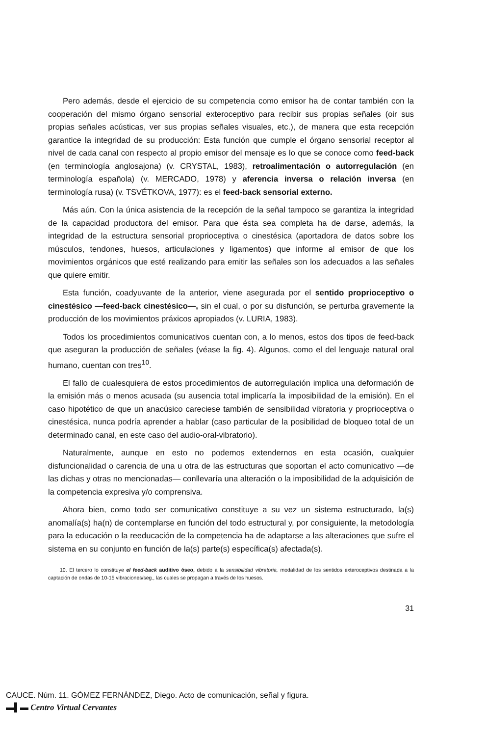Pero además, desde el ejercicio de su competencia como emisor ha de contar también con la cooperación del mismo órgano sensorial exteroceptivo para recibir sus propias señales (oir sus propias señales acústicas, ver sus propias señales visuales, etc.), de manera que esta recepción garantice la integridad de su producción: Esta función que cumple el órgano sensorial receptor al nivel de cada canal con respecto al propio emisor del mensaje es lo que se conoce como feed-back (en terminología anglosajona) (v. CRYSTAL, 1983), retroalimentación o autorregulación (en terminología española) (v. MERCADO, 1978) y aferencia inversa o relación inversa (en terminología rusa) (v. TSVÉTKOVA, 1977): es el feed-back sensorial externo.
Más aún. Con la única asistencia de la recepción de la señal tampoco se garantiza la integridad de la capacidad productora del emisor. Para que ésta sea completa ha de darse, además, la integridad de la estructura sensorial proprioceptiva o cinestésica (aportadora de datos sobre los músculos, tendones, huesos, articulaciones y ligamentos) que informe al emisor de que los movimientos orgánicos que esté realizando para emitir las señales son los adecuados a las señales que quiere emitir.
Esta función, coadyuvante de la anterior, viene asegurada por el sentido proprioceptivo o cinestésico —feed-back cinestésico—, sin el cual, o por su disfunción, se perturba gravemente la producción de los movimientos práxicos apropiados (v. LURIA, 1983).
Todos los procedimientos comunicativos cuentan con, a lo menos, estos dos tipos de feed-back que aseguran la producción de señales (véase la fig. 4). Algunos, como el del lenguaje natural oral humano, cuentan con tres<sup>10</sup>.
El fallo de cualesquiera de estos procedimientos de autorregulación implica una deformación de la emisión más o menos acusada (su ausencia total implicaría la imposibilidad de la emisión). En el caso hipotético de que un anacúsico careciese también de sensibilidad vibratoria y proprioceptiva o cinestésica, nunca podría aprender a hablar (caso particular de la posibilidad de bloqueo total de un determinado canal, en este caso del audio-oral-vibratorio).
Naturalmente, aunque en esto no podemos extendernos en esta ocasión, cualquier disfuncionalidad o carencia de una u otra de las estructuras que soportan el acto comunicativo —de las dichas y otras no mencionadas— conllevaría una alteración o la imposibilidad de la adquisición de la competencia expresiva y/o comprensiva.
Ahora bien, como todo ser comunicativo constituye a su vez un sistema estructurado, la(s) anomalía(s) ha(n) de contemplarse en función del todo estructural y, por consiguiente, la metodología para la educación o la reeducación de la competencia ha de adaptarse a las alteraciones que sufre el sistema en su conjunto en función de la(s) parte(s) específica(s) afectada(s).
10. El tercero lo constituye el feed-back auditivo óseo, debido a la sensibilidad vibratoria, modalidad de los sentidos exteroceptivos destinada a la captación de ondas de 10-15 vibraciones/seg., las cuales se propagan a través de los huesos.
31
CAUCE. Núm. 11. GÓMEZ FERNÁNDEZ, Diego. Acto de comunicación, señal y figura.
▬▌▬ Centro Virtual Cervantes